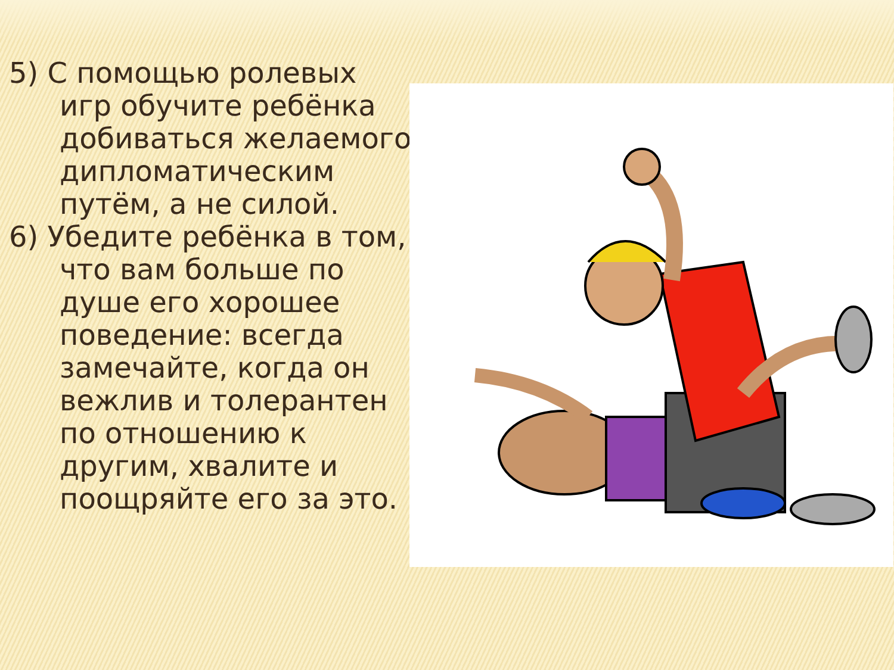5) С помощью ролевых игр обучите ребёнка добиваться желаемого дипломатическим путём, а не силой.
6) Убедите ребёнка в том, что вам больше по душе его хорошее поведение: всегда замечайте, когда он вежлив и толерантен по отношению к другим, хвалите и поощряйте его за это.